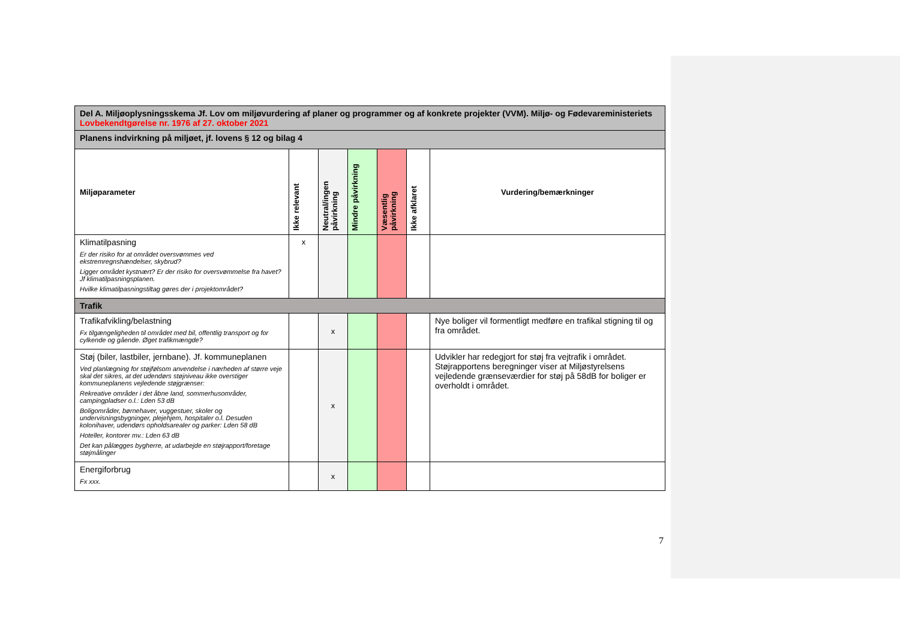| Del A. Miljøoplysningsskema Jf. Lov om miljøvurdering af planer og programmer og af konkrete projekter (VVM). Miljø- og Fødevareministeriets Lovbekendtgørelse nr. 1976 af 27. oktober 2021 | | | | | | |
| Planens indvirkning på miljøet, jf. lovens § 12 og bilag 4 | | | | | | |
| Miljøparameter | Ikke relevant | Neutral/ingen påvirkning | Mindre påvirkning | Væsentlig påvirkning | Ikke afklaret | Vurdering/bemærkninger |
| Klimatilpasning Er der risiko for at området oversvømmes ved ekstremregnshændelser, skybrud? Ligger området kystnært? Er der risiko for oversvømmelse fra havet? Jf klimatilpasningsplanen. Hvilke klimatilpasningstiltag gøres der i projektområdet? | x | | | | | |
| Trafik | | | | | | |
| Trafikafvikling/belastning Fx tilgængeligheden til området med bil, offentlig transport og for cylkende og gående. Øget trafikmængde? | | x | | | | Nye boliger vil formentligt medføre en trafikal stigning til og fra området. |
| Støj (biler, lastbiler, jernbane). Jf. kommuneplanen Ved planlægning for støjfølsom anvendelse i nærheden af større veje skal det sikres, at det udendørs støjniveau ikke overstiger kommuneplanens vejledende støjgrænser: Rekreative områder i det åbne land, sommerhusområder, campingpladser o.l.: Lden 53 dB Boligområder, børnehaver, vuggestuer, skoler og undervisningsbygninger, plejehjem, hospitaler o.l. Desuden kolonihaver, udendørs opholdsarealer og parker: Lden 58 dB Hoteller, kontorer mv.: Lden 63 dB Det kan pålægges bygherre, at udarbejde en støjrapport/foretage støjmålinger | | x | | | | Udvikler har redegjort for støj fra vejtrafik i området. Støjrapportens beregninger viser at Miljøstyrelsens vejledende grænseværdier for støj på 58dB for boliger er overholdt i området. |
| Energiforbrug Fx xxx. | | x | | | | |
7